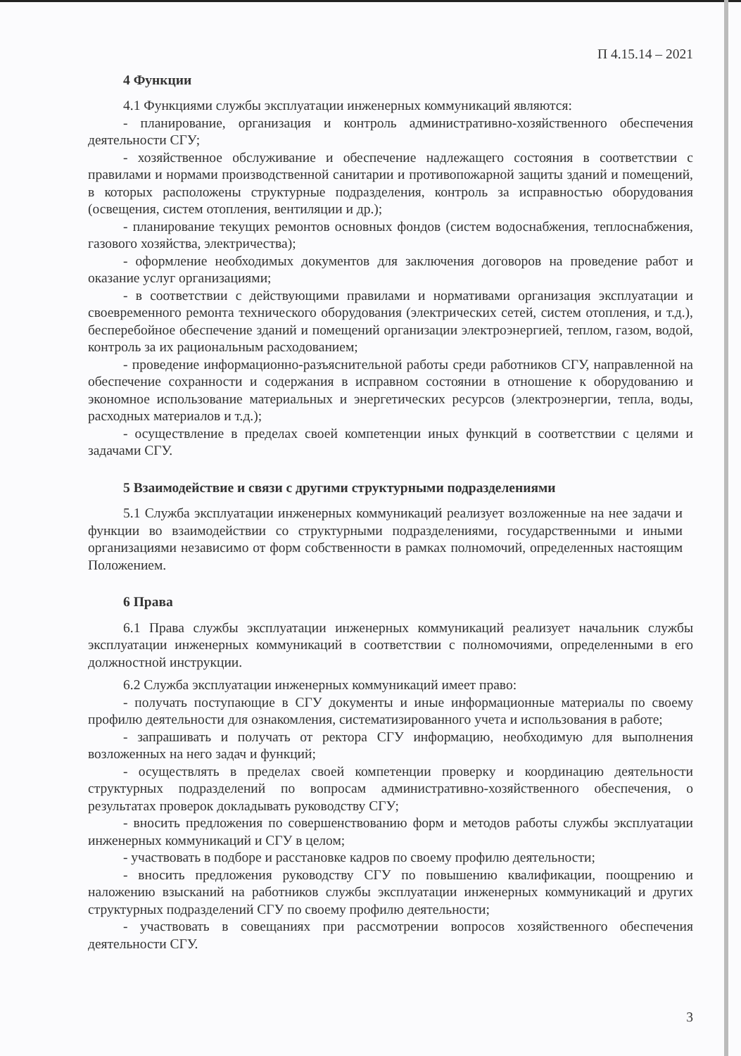П 4.15.14 – 2021
4 Функции
4.1 Функциями службы эксплуатации инженерных коммуникаций являются:
- планирование, организация и контроль административно-хозяйственного обеспечения деятельности СГУ;
- хозяйственное обслуживание и обеспечение надлежащего состояния в соответствии с правилами и нормами производственной санитарии и противопожарной защиты зданий и помещений, в которых расположены структурные подразделения, контроль за исправностью оборудования (освещения, систем отопления, вентиляции и др.);
- планирование текущих ремонтов основных фондов (систем водоснабжения, теплоснабжения, газового хозяйства, электричества);
- оформление необходимых документов для заключения договоров на проведение работ и оказание услуг организациями;
- в соответствии с действующими правилами и нормативами организация эксплуатации и своевременного ремонта технического оборудования (электрических сетей, систем отопления, и т.д.), бесперебойное обеспечение зданий и помещений организации электроэнергией, теплом, газом, водой, контроль за их рациональным расходованием;
- проведение информационно-разъяснительной работы среди работников СГУ, направленной на обеспечение сохранности и содержания в исправном состоянии в отношение к оборудованию и экономное использование материальных и энергетических ресурсов (электроэнергии, тепла, воды, расходных материалов и т.д.);
- осуществление в пределах своей компетенции иных функций в соответствии с целями и задачами СГУ.
5 Взаимодействие и связи с другими структурными подразделениями
5.1 Служба эксплуатации инженерных коммуникаций реализует возложенные на нее задачи и функции во взаимодействии со структурными подразделениями, государственными и иными организациями независимо от форм собственности в рамках полномочий, определенных настоящим Положением.
6 Права
6.1 Права службы эксплуатации инженерных коммуникаций реализует начальник службы эксплуатации инженерных коммуникаций в соответствии с полномочиями, определенными в его должностной инструкции.
6.2 Служба эксплуатации инженерных коммуникаций имеет право:
- получать поступающие в СГУ документы и иные информационные материалы по своему профилю деятельности для ознакомления, систематизированного учета и использования в работе;
- запрашивать и получать от ректора СГУ информацию, необходимую для выполнения возложенных на него задач и функций;
- осуществлять в пределах своей компетенции проверку и координацию деятельности структурных подразделений по вопросам административно-хозяйственного обеспечения, о результатах проверок докладывать руководству СГУ;
- вносить предложения по совершенствованию форм и методов работы службы эксплуатации инженерных коммуникаций и СГУ в целом;
- участвовать в подборе и расстановке кадров по своему профилю деятельности;
- вносить предложения руководству СГУ по повышению квалификации, поощрению и наложению взысканий на работников службы эксплуатации инженерных коммуникаций и других структурных подразделений СГУ по своему профилю деятельности;
- участвовать в совещаниях при рассмотрении вопросов хозяйственного обеспечения деятельности СГУ.
3